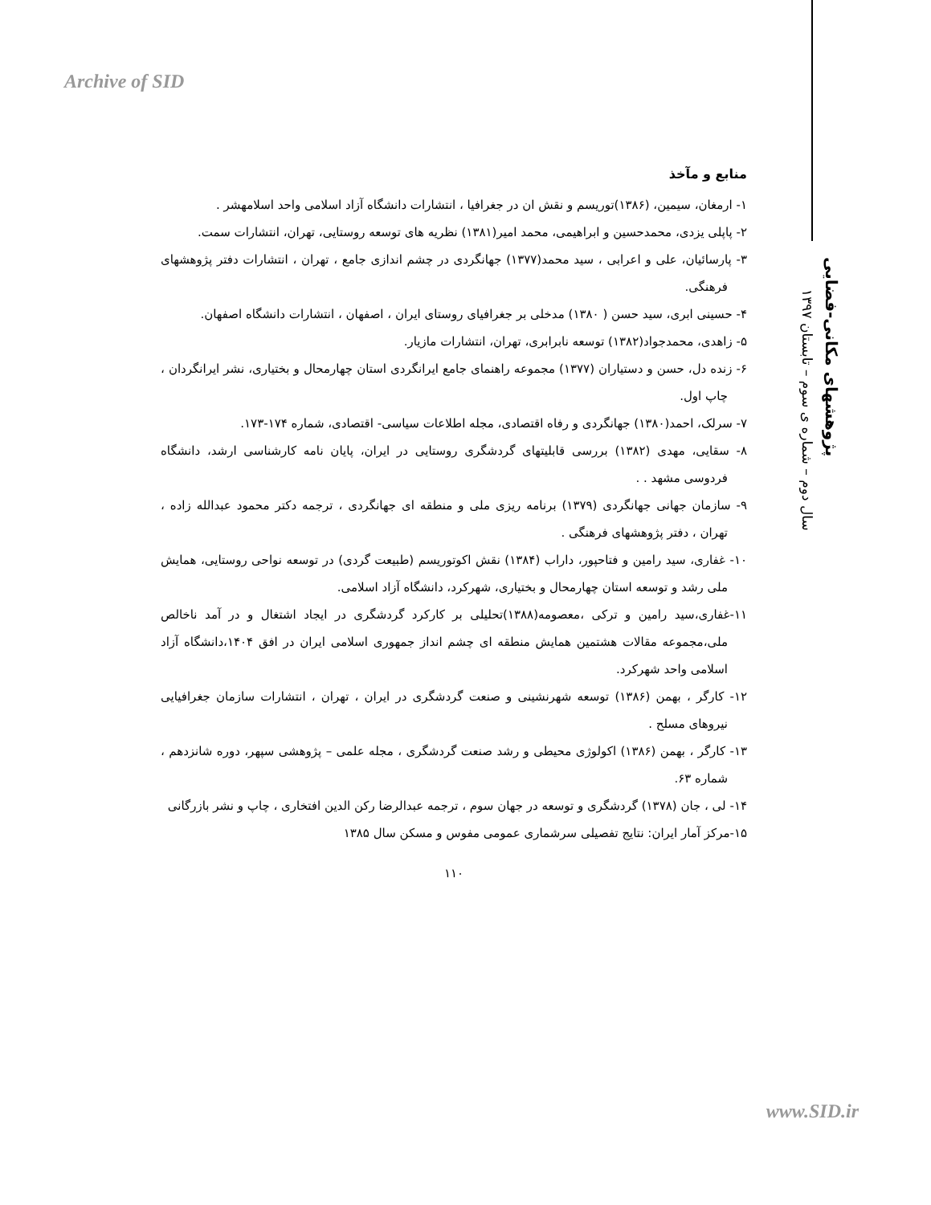Archive of SID
پژوهشهای مکانی-فضایی
سال دوم – شماره ی سوم – تابستان ۱۳۹۷
منابع و مآخذ
۱- ارمغان، سیمین، (۱۳۸۶)توریسم و نقش ان در جغرافیا ، انتشارات دانشگاه آزاد اسلامی واحد اسلامهشر .
۲- پاپلی یزدی، محمدحسین و ابراهیمی، محمد امیر(۱۳۸۱) نظریه های توسعه روستایی، تهران، انتشارات سمت.
۳- پارسائیان، علی و اعرابی ، سید محمد(۱۳۷۷) جهانگردی در چشم اندازی جامع ، تهران ، انتشارات دفتر پژوهشهای فرهنگی.
۴- حسینی ابری، سید حسن ( ۱۳۸۰) مدخلی بر جغرافیای روستای ایران ، اصفهان ، انتشارات دانشگاه اصفهان.
۵- زاهدی، محمدجواد(۱۳۸۲) توسعه نابرابری، تهران، انتشارات مازیار.
۶- زنده دل، حسن و دستیاران (۱۳۷۷) مجموعه راهنمای جامع ایرانگردی استان چهارمحال و بختیاری، نشر ایرانگردان ، چاپ اول.
۷- سرلک، احمد(۱۳۸۰) جهانگردی و رفاه اقتصادی، مجله اطلاعات سیاسی- اقتصادی، شماره ۱۷۴-۱۷۳.
۸- سقایی، مهدی (۱۳۸۲) بررسی قابلیتهای گردشگری روستایی در ایران، پایان نامه کارشناسی ارشد، دانشگاه فردوسی مشهد . .
۹- سازمان جهانی جهانگردی (۱۳۷۹) برنامه ریزی ملی و منطقه ای جهانگردی ، ترجمه دکتر محمود عبدالله زاده ، تهران ، دفتر پژوهشهای فرهنگی .
۱۰- غفاری، سید رامین و فتاحپور، داراب (۱۳۸۴) نقش اکوتوریسم (طبیعت گردی) در توسعه نواحی روستایی، همایش ملی رشد و توسعه استان چهارمحال و بختیاری، شهرکرد، دانشگاه آزاد اسلامی.
۱۱-غفاری،سید رامین و ترکی ،معصومه(۱۳۸۸)تحلیلی بر کارکرد گردشگری در ایجاد اشتغال و در آمد ناخالص ملی،مجموعه مقالات هشتمین همایش منطقه ای چشم انداز جمهوری اسلامی ایران در افق ۱۴۰۴،دانشگاه آزاد اسلامی واحد شهرکرد.
۱۲- کارگر ، بهمن (۱۳۸۶) توسعه شهرنشینی و صنعت گردشگری در ایران ، تهران ، انتشارات سازمان جغرافیایی نیروهای مسلح .
۱۳- کارگر ، بهمن (۱۳۸۶) اکولوژی محیطی و رشد صنعت گردشگری ، مجله علمی – پژوهشی سپهر، دوره شانزدهم ، شماره ۶۳.
۱۴- لی ، جان (۱۳۷۸) گردشگری و توسعه در جهان سوم ، ترجمه عبدالرضا رکن الدین افتخاری ، چاپ و نشر بازرگانی
۱۵-مرکز آمار ایران: نتایج تفصیلی سرشماری عمومی مفوس و مسکن سال ۱۳۸۵
۱۱۰
www.SID.ir